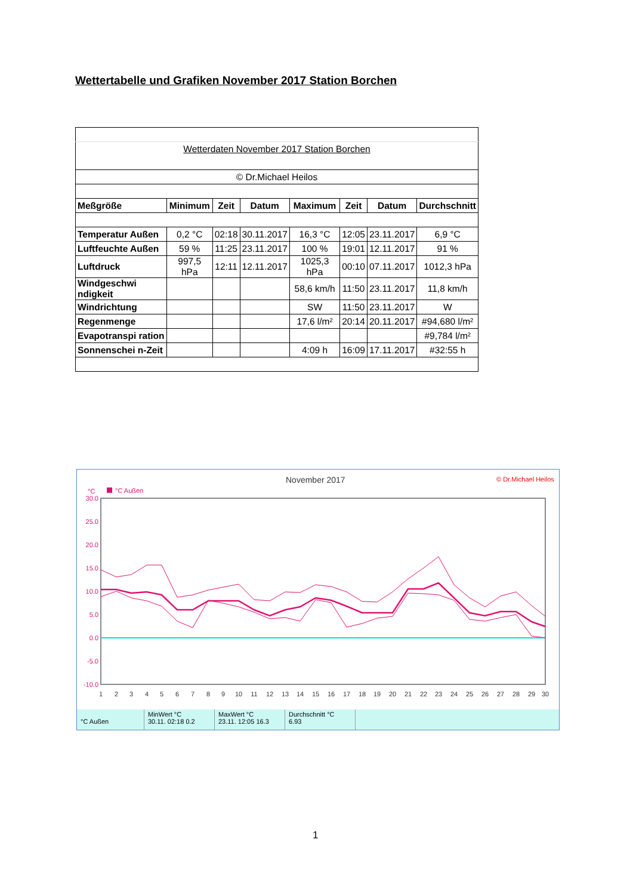Wettertabelle und Grafiken November 2017 Station Borchen
| Wetterdaten November 2017 Station Borchen | | | | | | | |
| © Dr.Michael Heilos | | | | | | | |
| Meßgröße | Minimum | Zeit | Datum | Maximum | Zeit | Datum | Durchschnitt |
| Temperatur Außen | 0,2 °C | 02:18 | 30.11.2017 | 16,3 °C | 12:05 | 23.11.2017 | 6,9 °C |
| Luftfeuchte Außen | 59 % | 11:25 | 23.11.2017 | 100 % | 19:01 | 12.11.2017 | 91 % |
| Luftdruck | 997,5 hPa | 12:11 | 12.11.2017 | 1025,3 hPa | 00:10 | 07.11.2017 | 1012,3 hPa |
| Windgeschwi ndigkeit | | | | 58,6 km/h | 11:50 | 23.11.2017 | 11,8 km/h |
| Windrichtung | | | | SW | 11:50 | 23.11.2017 | W |
| Regenmenge | | | | 17,6 l/m² | 20:14 | 20.11.2017 | #94,680 l/m² |
| Evapotranspi ration | | | | | | | #9,784 l/m² |
| Sonnenschei n-Zeit | | | | 4:09 h | 16:09 | 17.11.2017 | #32:55 h |
November 2017
© Dr.Michael Heilos
°C
°C Außen
30.0
25.0
20.0
15.0
10.0
5.0
0.0
-5.0
-10.0
1
2
3
4
5
6
7
8
9
10
11
12
13
14
15
16
17
18
19
20
21
22
23
24
25
26
27
28
29
30
°C Außen MinWert °C
30.11. 02:18 0.2
MaxWert °C
23.11. 12:05 16.3
Durchschnitt °C
6.93
1